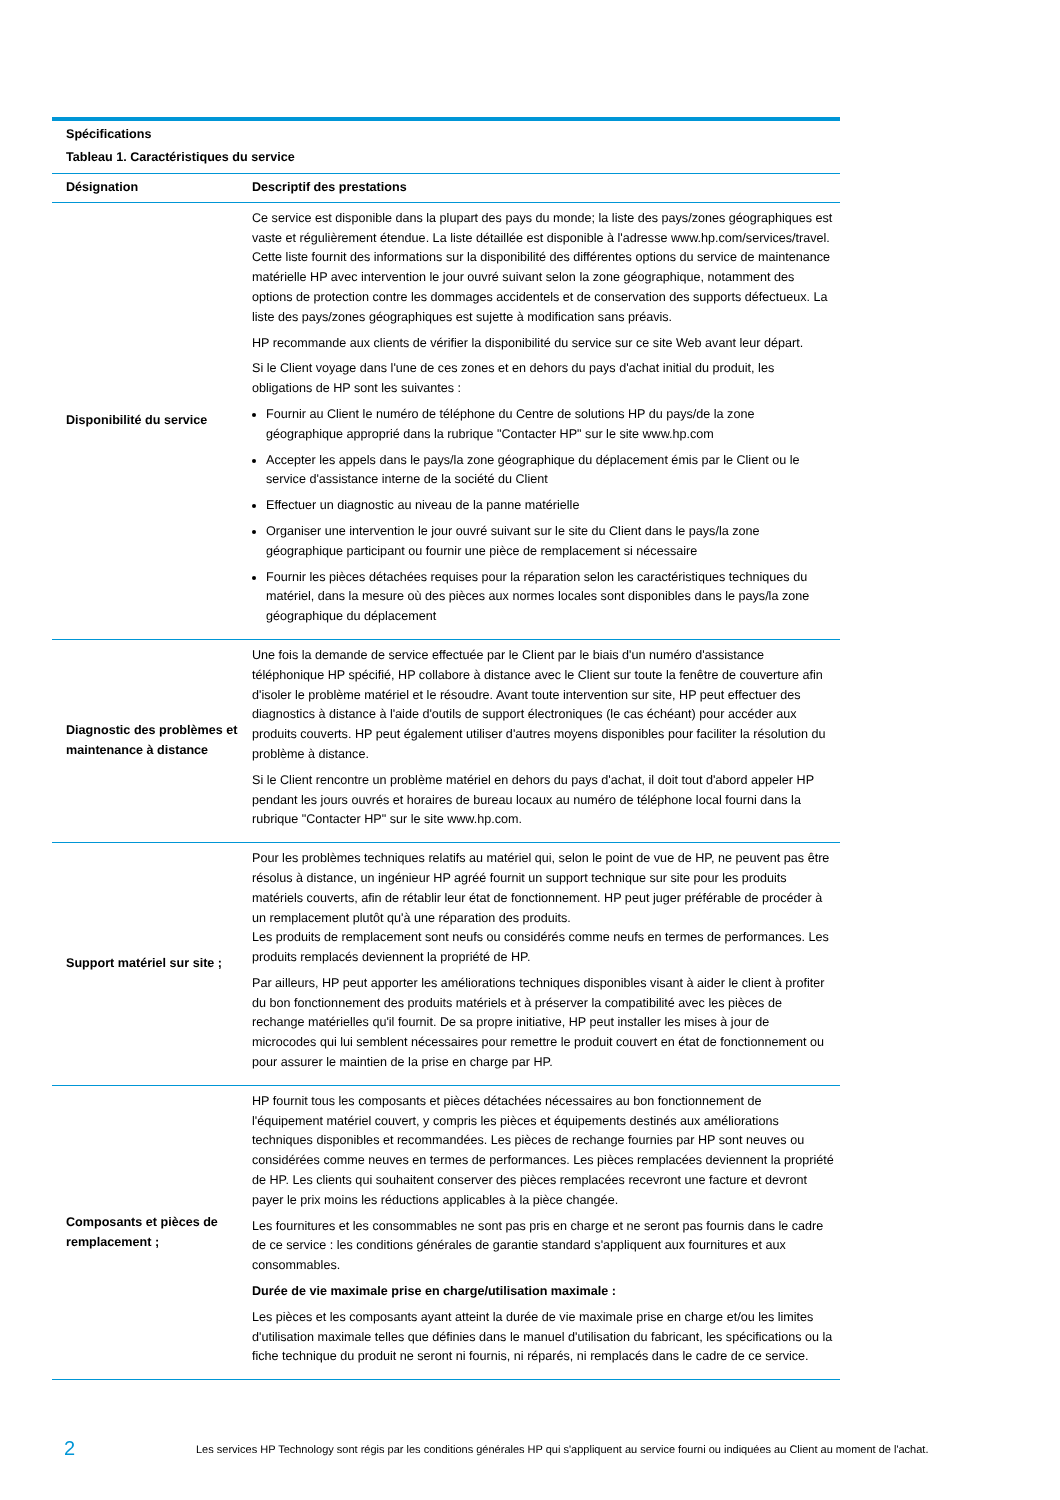Spécifications
Tableau 1. Caractéristiques du service
| Désignation | Descriptif des prestations |
| --- | --- |
| Disponibilité du service | Ce service est disponible dans la plupart des pays du monde; la liste des pays/zones géographiques est vaste et régulièrement étendue. La liste détaillée est disponible à l'adresse www.hp.com/services/travel. Cette liste fournit des informations sur la disponibilité des différentes options du service de maintenance matérielle HP avec intervention le jour ouvré suivant selon la zone géographique, notamment des options de protection contre les dommages accidentels et de conservation des supports défectueux. La liste des pays/zones géographiques est sujette à modification sans préavis. HP recommande aux clients de vérifier la disponibilité du service sur ce site Web avant leur départ. Si le Client voyage dans l'une de ces zones et en dehors du pays d'achat initial du produit, les obligations de HP sont les suivantes : Fournir au Client le numéro de téléphone du Centre de solutions HP du pays/de la zone géographique approprié dans la rubrique "Contacter HP" sur le site www.hp.com Accepter les appels dans le pays/la zone géographique du déplacement émis par le Client ou le service d'assistance interne de la société du Client Effectuer un diagnostic au niveau de la panne matérielle Organiser une intervention le jour ouvré suivant sur le site du Client dans le pays/la zone géographique participant ou fournir une pièce de remplacement si nécessaire Fournir les pièces détachées requises pour la réparation selon les caractéristiques techniques du matériel, dans la mesure où des pièces aux normes locales sont disponibles dans le pays/la zone géographique du déplacement |
| Diagnostic des problèmes et maintenance à distance | Une fois la demande de service effectuée par le Client par le biais d'un numéro d'assistance téléphonique HP spécifié, HP collabore à distance avec le Client sur toute la fenêtre de couverture afin d'isoler le problème matériel et le résoudre. Avant toute intervention sur site, HP peut effectuer des diagnostics à distance à l'aide d'outils de support électroniques (le cas échéant) pour accéder aux produits couverts. HP peut également utiliser d'autres moyens disponibles pour faciliter la résolution du problème à distance. Si le Client rencontre un problème matériel en dehors du pays d'achat, il doit tout d'abord appeler HP pendant les jours ouvrés et horaires de bureau locaux au numéro de téléphone local fourni dans la rubrique "Contacter HP" sur le site www.hp.com. |
| Support matériel sur site ; | Pour les problèmes techniques relatifs au matériel qui, selon le point de vue de HP, ne peuvent pas être résolus à distance, un ingénieur HP agréé fournit un support technique sur site pour les produits matériels couverts, afin de rétablir leur état de fonctionnement. HP peut juger préférable de procéder à un remplacement plutôt qu'à une réparation des produits. Les produits de remplacement sont neufs ou considérés comme neufs en termes de performances. Les produits remplacés deviennent la propriété de HP. Par ailleurs, HP peut apporter les améliorations techniques disponibles visant à aider le client à profiter du bon fonctionnement des produits matériels et à préserver la compatibilité avec les pièces de rechange matérielles qu'il fournit. De sa propre initiative, HP peut installer les mises à jour de microcodes qui lui semblent nécessaires pour remettre le produit couvert en état de fonctionnement ou pour assurer le maintien de la prise en charge par HP. |
| Composants et pièces de remplacement ; | HP fournit tous les composants et pièces détachées nécessaires au bon fonctionnement de l'équipement matériel couvert, y compris les pièces et équipements destinés aux améliorations techniques disponibles et recommandées. Les pièces de rechange fournies par HP sont neuves ou considérées comme neuves en termes de performances. Les pièces remplacées deviennent la propriété de HP. Les clients qui souhaitent conserver des pièces remplacées recevront une facture et devront payer le prix moins les réductions applicables à la pièce changée. Les fournitures et les consommables ne sont pas pris en charge et ne seront pas fournis dans le cadre de ce service : les conditions générales de garantie standard s'appliquent aux fournitures et aux consommables. Durée de vie maximale prise en charge/utilisation maximale : Les pièces et les composants ayant atteint la durée de vie maximale prise en charge et/ou les limites d'utilisation maximale telles que définies dans le manuel d'utilisation du fabricant, les spécifications ou la fiche technique du produit ne seront ni fournis, ni réparés, ni remplacés dans le cadre de ce service. |
2 Les services HP Technology sont régis par les conditions générales HP qui s'appliquent au service fourni ou indiquées au Client au moment de l'achat.